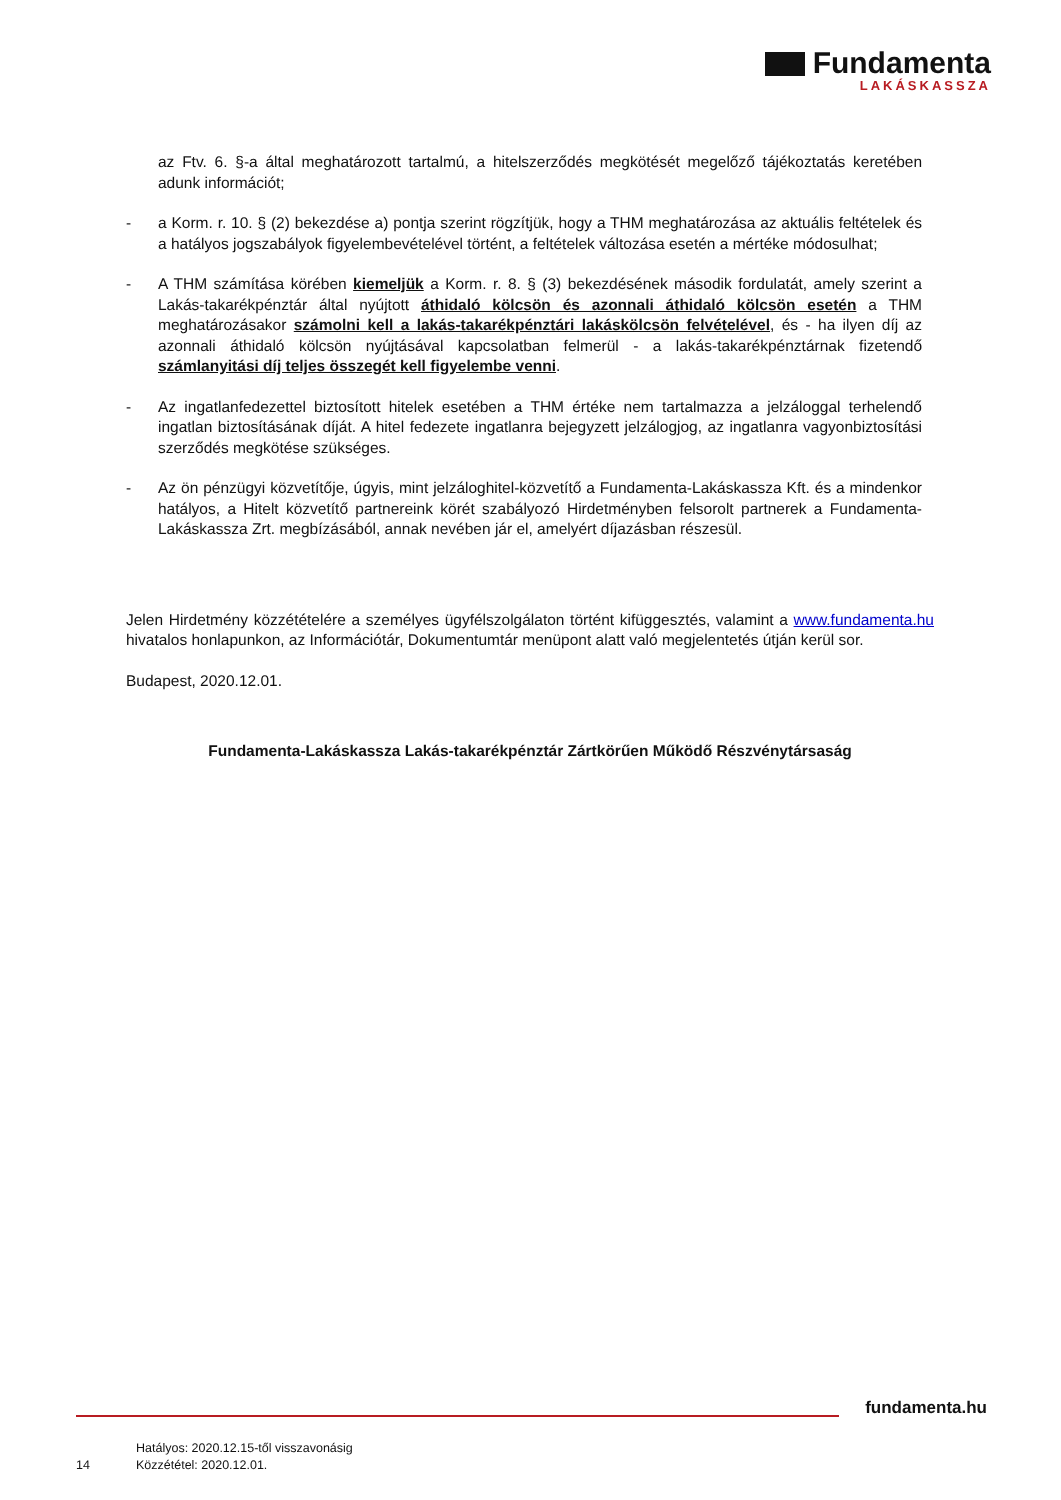Fundamenta
LAKÁSKASSZA
az Ftv. 6. §-a által meghatározott tartalmú, a hitelszerződés megkötését megelőző tájékoztatás keretében adunk információt;
- a Korm. r. 10. § (2) bekezdése a) pontja szerint rögzítjük, hogy a THM meghatározása az aktuális feltételek és a hatályos jogszabályok figyelembevételével történt, a feltételek változása esetén a mértéke módosulhat;
- A THM számítása körében kiemeljük a Korm. r. 8. § (3) bekezdésének második fordulatát, amely szerint a Lakás-takarékpénztár által nyújtott áthidaló kölcsön és azonnali áthidaló kölcsön esetén a THM meghatározásakor számolni kell a lakás-takarékpénztári lakáskölcsön felvételével, és - ha ilyen díj az azonnali áthidaló kölcsön nyújtásával kapcsolatban felmerül - a lakás-takarékpénztárnak fizetendő számlanyitási díj teljes összegét kell figyelembe venni.
- Az ingatlanfedezettel biztosított hitelek esetében a THM értéke nem tartalmazza a jelzáloggal terhelendő ingatlan biztosításának díját. A hitel fedezete ingatlanra bejegyzett jelzálogjog, az ingatlanra vagyonbiztosítási szerződés megkötése szükséges.
- Az ön pénzügyi közvetítője, úgyis, mint jelzáloghitel-közvetítő a Fundamenta-Lakáskassza Kft. és a mindenkor hatályos, a Hitelt közvetítő partnereink körét szabályozó Hirdetményben felsorolt partnerek a Fundamenta-Lakáskassza Zrt. megbízásából, annak nevében jár el, amelyért díjazásban részesül.
Jelen Hirdetmény közzétételére a személyes ügyfélszolgálaton történt kifüggesztés, valamint a www.fundamenta.hu hivatalos honlapunkon, az Információtár, Dokumentumtár menüpont alatt való megjelentetés útján kerül sor.
Budapest, 2020.12.01.
Fundamenta-Lakáskassza Lakás-takarékpénztár Zártkörűen Működő Részvénytársaság
fundamenta.hu
14
Hatályos: 2020.12.15-től visszavonásig
Közzététel: 2020.12.01.